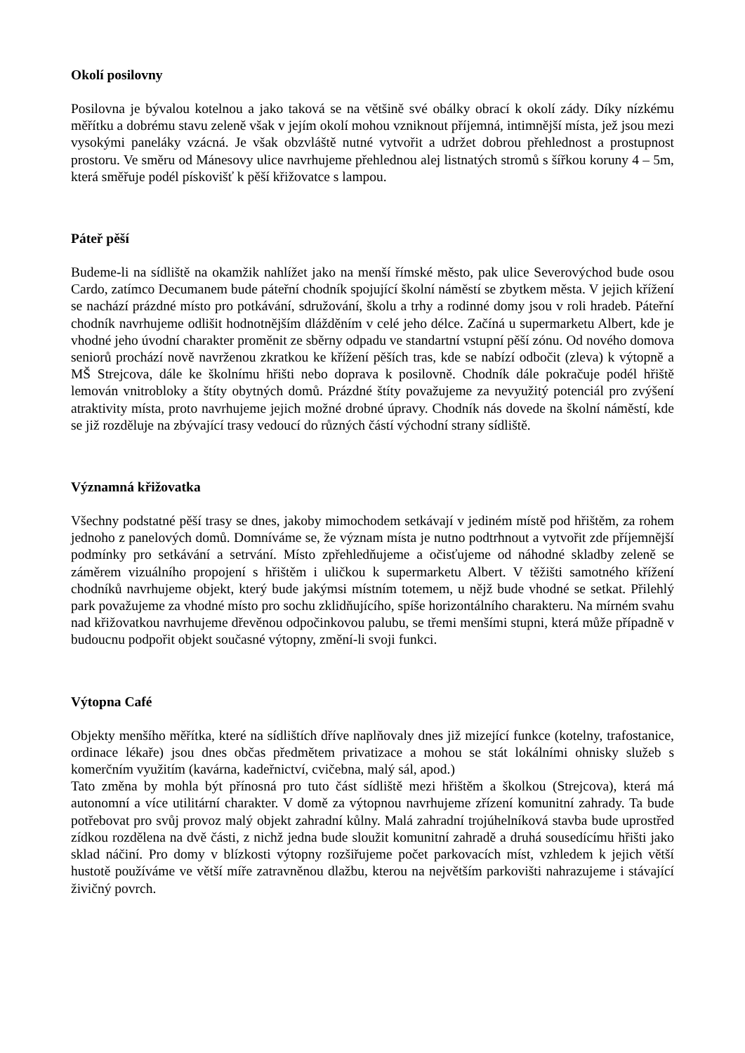Okolí posilovny
Posilovna je bývalou kotelnou a jako taková se na většině své obálky obrací k okolí zády. Díky nízkému měřítku a dobrému stavu zeleně však v jejím okolí mohou vzniknout příjemná, intimnější místa, jež jsou mezi vysokými paneláky vzácná. Je však obzvláště nutné vytvořit a udržet dobrou přehlednost a prostupnost prostoru. Ve směru od Mánesovy ulice navrhujeme přehlednou alej listnatých stromů s šířkou koruny 4 – 5m, která směřuje podél pískovišť k pěší křižovatce s lampou.
Páteř pěší
Budeme-li na sídliště na okamžik nahlížet jako na menší římské město, pak ulice Severovýchod bude osou Cardo, zatímco Decumanem bude páteřní chodník spojující školní náměstí se zbytkem města. V jejich křížení se nachází prázdné místo pro potkávání, sdružování, školu a trhy a rodinné domy jsou v roli hradeb. Páteřní chodník navrhujeme odlišit hodnotnějším dlážděním v celé jeho délce. Začíná u supermarketu Albert, kde je vhodné jeho úvodní charakter proměnit ze sběrny odpadu ve standartní vstupní pěší zónu. Od nového domova seniorů prochází nově navrženou zkratkou ke křížení pěších tras, kde se nabízí odbočit (zleva) k výtopně a MŠ Strejcova, dále ke školnímu hřišti nebo doprava k posilovně. Chodník dále pokračuje podél hřiště lemován vnitrobloky a štíty obytných domů. Prázdné štíty považujeme za nevyužitý potenciál pro zvýšení atraktivity místa, proto navrhujeme jejich možné drobné úpravy. Chodník nás dovede na školní náměstí, kde se již rozděluje na zbývající trasy vedoucí do různých částí východní strany sídliště.
Významná křižovatka
Všechny podstatné pěší trasy se dnes, jakoby mimochodem setkávají v jediném místě pod hřištěm, za rohem jednoho z panelových domů. Domníváme se, že význam místa je nutno podtrhnout a vytvořit zde příjemnější podmínky pro setkávání a setrvání. Místo zpřehledňujeme a očisťujeme od náhodné skladby zeleně se záměrem vizuálního propojení s hřištěm i uličkou k supermarketu Albert. V těžišti samotného křížení chodníků navrhujeme objekt, který bude jakýmsi místním totemem, u nějž bude vhodné se setkat. Přilehlý park považujeme za vhodné místo pro sochu zklidňujícího, spíše horizontálního charakteru. Na mírném svahu nad křižovatkou navrhujeme dřevěnou odpočinkovou palubu, se třemi menšími stupni, která může případně v budoucnu podpořit objekt současné výtopny, změní-li svoji funkci.
Výtopna Café
Objekty menšího měřítka, které na sídlištích dříve naplňovaly dnes již mizející funkce (kotelny, trafostanice, ordinace lékaře) jsou dnes občas předmětem privatizace a mohou se stát lokálními ohnisky služeb s komerčním využitím (kavárna, kadeřnictví, cvičebna, malý sál, apod.)
Tato změna by mohla být přínosná pro tuto část sídliště mezi hřištěm a školkou (Strejcova), která má autonomní a více utilitární charakter. V domě za výtopnou navrhujeme zřízení komunitní zahrady. Ta bude potřebovat pro svůj provoz malý objekt zahradní kůlny. Malá zahradní trojúhelníková stavba bude uprostřed zídkou rozdělena na dvě části, z nichž jedna bude sloužit komunitní zahradě a druhá sousedícímu hřišti jako sklad náčiní. Pro domy v blízkosti výtopny rozšiřujeme počet parkovacích míst, vzhledem k jejich větší hustotě používáme ve větší míře zatravněnou dlažbu, kterou na největším parkovišti nahrazujeme i stávající živičný povrch.